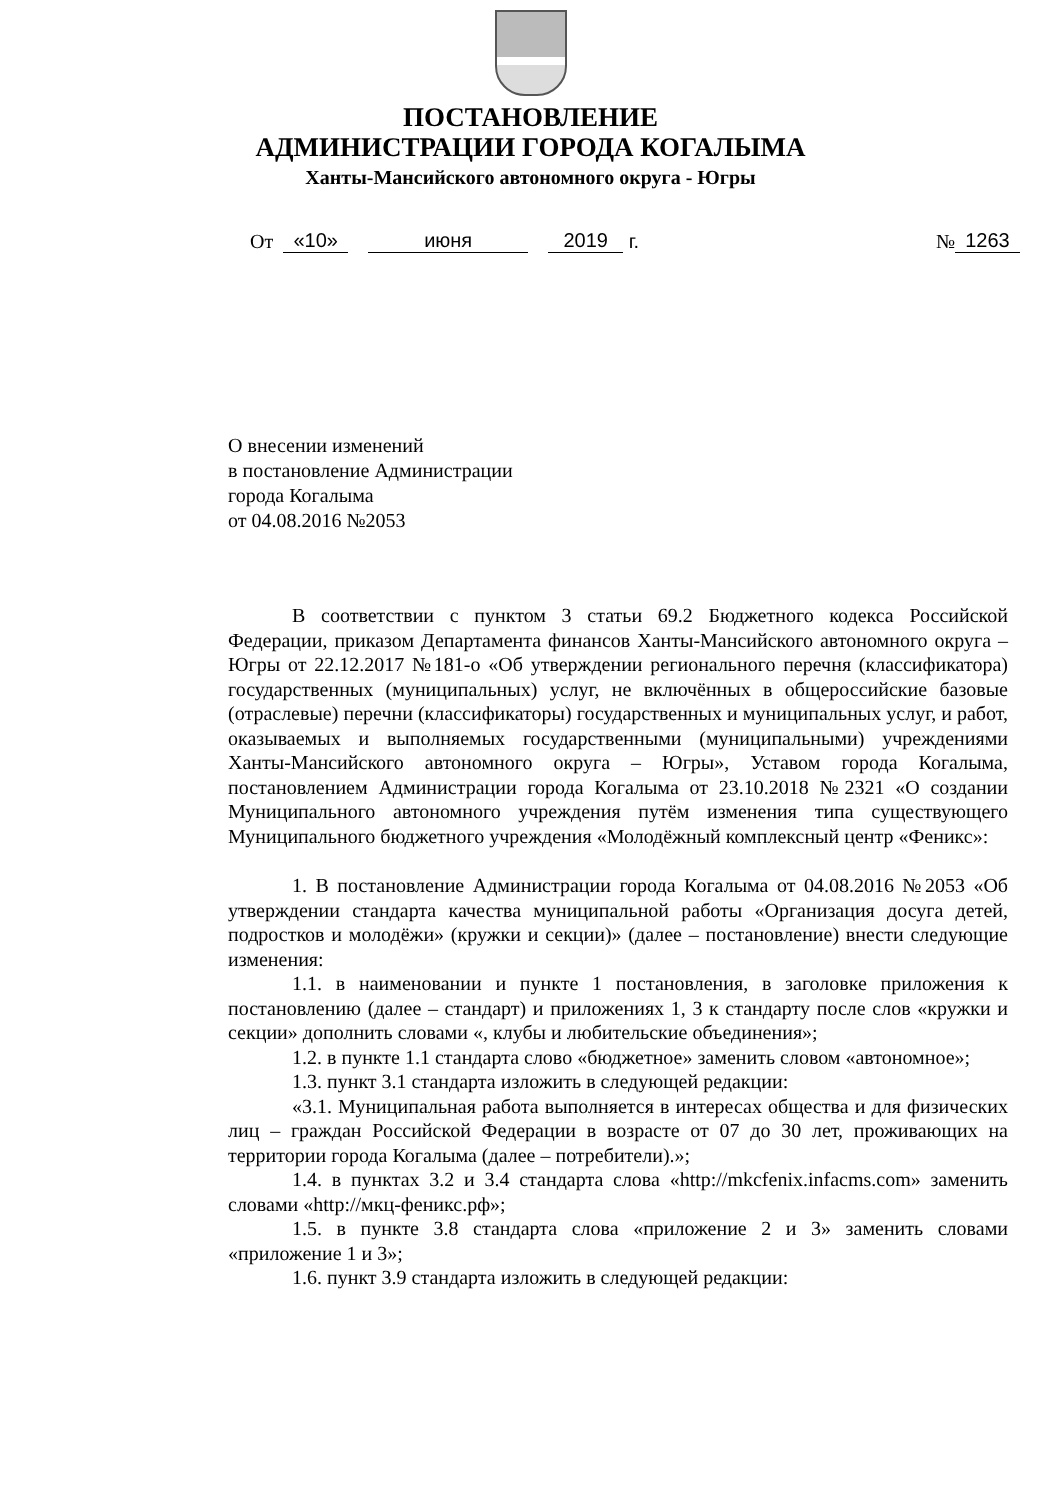ПОСТАНОВЛЕНИЕ
АДМИНИСТРАЦИИ ГОРОДА КОГАЛЫМА
Ханты-Мансийского автономного округа - Югры
От «10» июня 2019 г. № 1263
О внесении изменений
в постановление Администрации
города Когалыма
от 04.08.2016 №2053
В соответствии с пунктом 3 статьи 69.2 Бюджетного кодекса Российской Федерации, приказом Департамента финансов Ханты-Мансийского автономного округа – Югры от 22.12.2017 №181-о «Об утверждении регионального перечня (классификатора) государственных (муниципальных) услуг, не включённых в общероссийские базовые (отраслевые) перечни (классификаторы) государственных и муниципальных услуг, и работ, оказываемых и выполняемых государственными (муниципальными) учреждениями Ханты-Мансийского автономного округа – Югры», Уставом города Когалыма, постановлением Администрации города Когалыма от 23.10.2018 №2321 «О создании Муниципального автономного учреждения путём изменения типа существующего Муниципального бюджетного учреждения «Молодёжный комплексный центр «Феникс»:
1. В постановление Администрации города Когалыма от 04.08.2016 №2053 «Об утверждении стандарта качества муниципальной работы «Организация досуга детей, подростков и молодёжи» (кружки и секции)» (далее – постановление) внести следующие изменения:
1.1. в наименовании и пункте 1 постановления, в заголовке приложения к постановлению (далее – стандарт) и приложениях 1, 3 к стандарту после слов «кружки и секции» дополнить словами «, клубы и любительские объединения»;
1.2. в пункте 1.1 стандарта слово «бюджетное» заменить словом «автономное»;
1.3. пункт 3.1 стандарта изложить в следующей редакции:
«3.1. Муниципальная работа выполняется в интересах общества и для физических лиц – граждан Российской Федерации в возрасте от 07 до 30 лет, проживающих на территории города Когалыма (далее – потребители).»;
1.4. в пунктах 3.2 и 3.4 стандарта слова «http://mkcfenix.infacms.com» заменить словами «http://мкц-феникс.рф»;
1.5. в пункте 3.8 стандарта слова «приложение 2 и 3» заменить словами «приложение 1 и 3»;
1.6. пункт 3.9 стандарта изложить в следующей редакции: